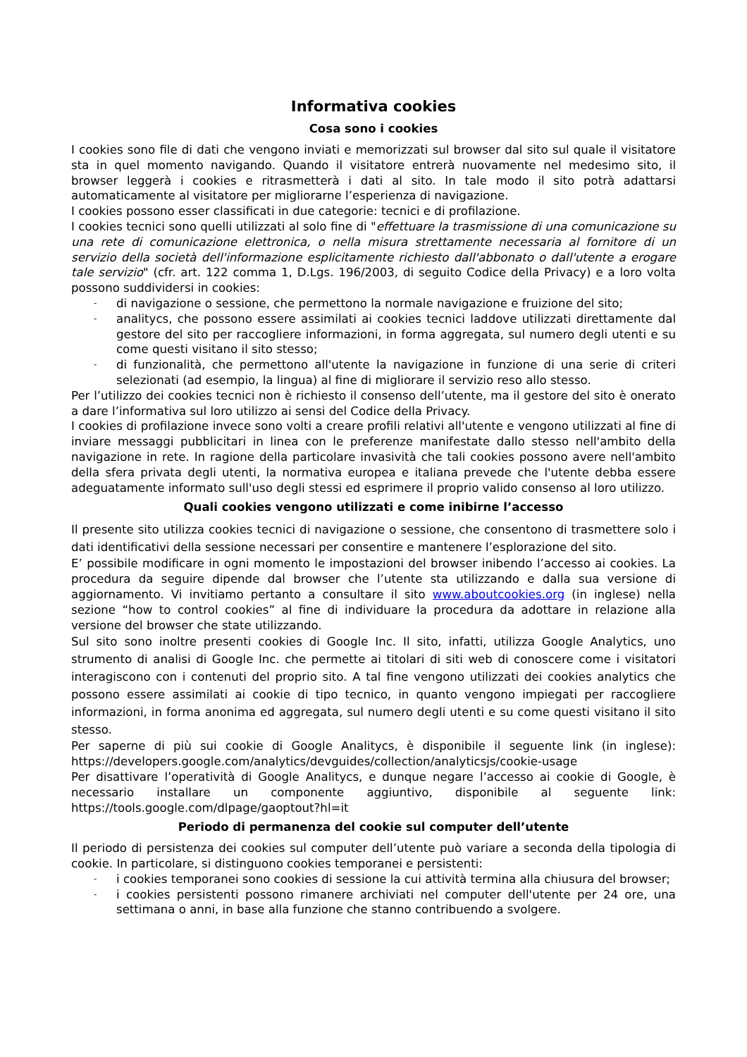Informativa cookies
Cosa sono i cookies
I cookies sono file di dati che vengono inviati e memorizzati sul browser dal sito sul quale il visitatore sta in quel momento navigando. Quando il visitatore entrerà nuovamente nel medesimo sito, il browser leggerà i cookies e ritrasmetterà i dati al sito. In tale modo il sito potrà adattarsi automaticamente al visitatore per migliorarne l’esperienza di navigazione.
I cookies possono esser classificati in due categorie: tecnici e di profilazione.
I cookies tecnici sono quelli utilizzati al solo fine di "effettuare la trasmissione di una comunicazione su una rete di comunicazione elettronica, o nella misura strettamente necessaria al fornitore di un servizio della società dell'informazione esplicitamente richiesto dall'abbonato o dall'utente a erogare tale servizio" (cfr. art. 122 comma 1, D.Lgs. 196/2003, di seguito Codice della Privacy) e a loro volta possono suddividersi in cookies:
- di navigazione o sessione, che permettono la normale navigazione e fruizione del sito;
- analitycs, che possono essere assimilati ai cookies tecnici laddove utilizzati direttamente dal gestore del sito per raccogliere informazioni, in forma aggregata, sul numero degli utenti e su come questi visitano il sito stesso;
- di funzionalità, che permettono all'utente la navigazione in funzione di una serie di criteri selezionati (ad esempio, la lingua) al fine di migliorare il servizio reso allo stesso.
Per l’utilizzo dei cookies tecnici non è richiesto il consenso dell’utente, ma il gestore del sito è onerato a dare l’informativa sul loro utilizzo ai sensi del Codice della Privacy.
I cookies di profilazione invece sono volti a creare profili relativi all'utente e vengono utilizzati al fine di inviare messaggi pubblicitari in linea con le preferenze manifestate dallo stesso nell'ambito della navigazione in rete. In ragione della particolare invasività che tali cookies possono avere nell'ambito della sfera privata degli utenti, la normativa europea e italiana prevede che l'utente debba essere adeguatamente informato sull'uso degli stessi ed esprimere il proprio valido consenso al loro utilizzo.
Quali cookies vengono utilizzati e come inibirne l’accesso
Il presente sito utilizza cookies tecnici di navigazione o sessione, che consentono di trasmettere solo i dati identificativi della sessione necessari per consentire e mantenere l’esplorazione del sito.
E’ possibile modificare in ogni momento le impostazioni del browser inibendo l’accesso ai cookies. La procedura da seguire dipende dal browser che l’utente sta utilizzando e dalla sua versione di aggiornamento. Vi invitiamo pertanto a consultare il sito www.aboutcookies.org (in inglese) nella sezione “how to control cookies” al fine di individuare la procedura da adottare in relazione alla versione del browser che state utilizzando.
Sul sito sono inoltre presenti cookies di Google Inc. Il sito, infatti, utilizza Google Analytics, uno strumento di analisi di Google Inc. che permette ai titolari di siti web di conoscere come i visitatori interagiscono con i contenuti del proprio sito. A tal fine vengono utilizzati dei cookies analytics che possono essere assimilati ai cookie di tipo tecnico, in quanto vengono impiegati per raccogliere informazioni, in forma anonima ed aggregata, sul numero degli utenti e su come questi visitano il sito stesso.
Per saperne di più sui cookie di Google Analitycs, è disponibile il seguente link (in inglese): https://developers.google.com/analytics/devguides/collection/analyticsjs/cookie-usage
Per disattivare l’operatività di Google Analitycs, e dunque negare l’accesso ai cookie di Google, è necessario installare un componente aggiuntivo, disponibile al seguente link: https://tools.google.com/dlpage/gaoptout?hl=it
Periodo di permanenza del cookie sul computer dell’utente
Il periodo di persistenza dei cookies sul computer dell’utente può variare a seconda della tipologia di cookie. In particolare, si distinguono cookies temporanei e persistenti:
- i cookies temporanei sono cookies di sessione la cui attività termina alla chiusura del browser;
- i cookies persistenti possono rimanere archiviati nel computer dell'utente per 24 ore, una settimana o anni, in base alla funzione che stanno contribuendo a svolgere.